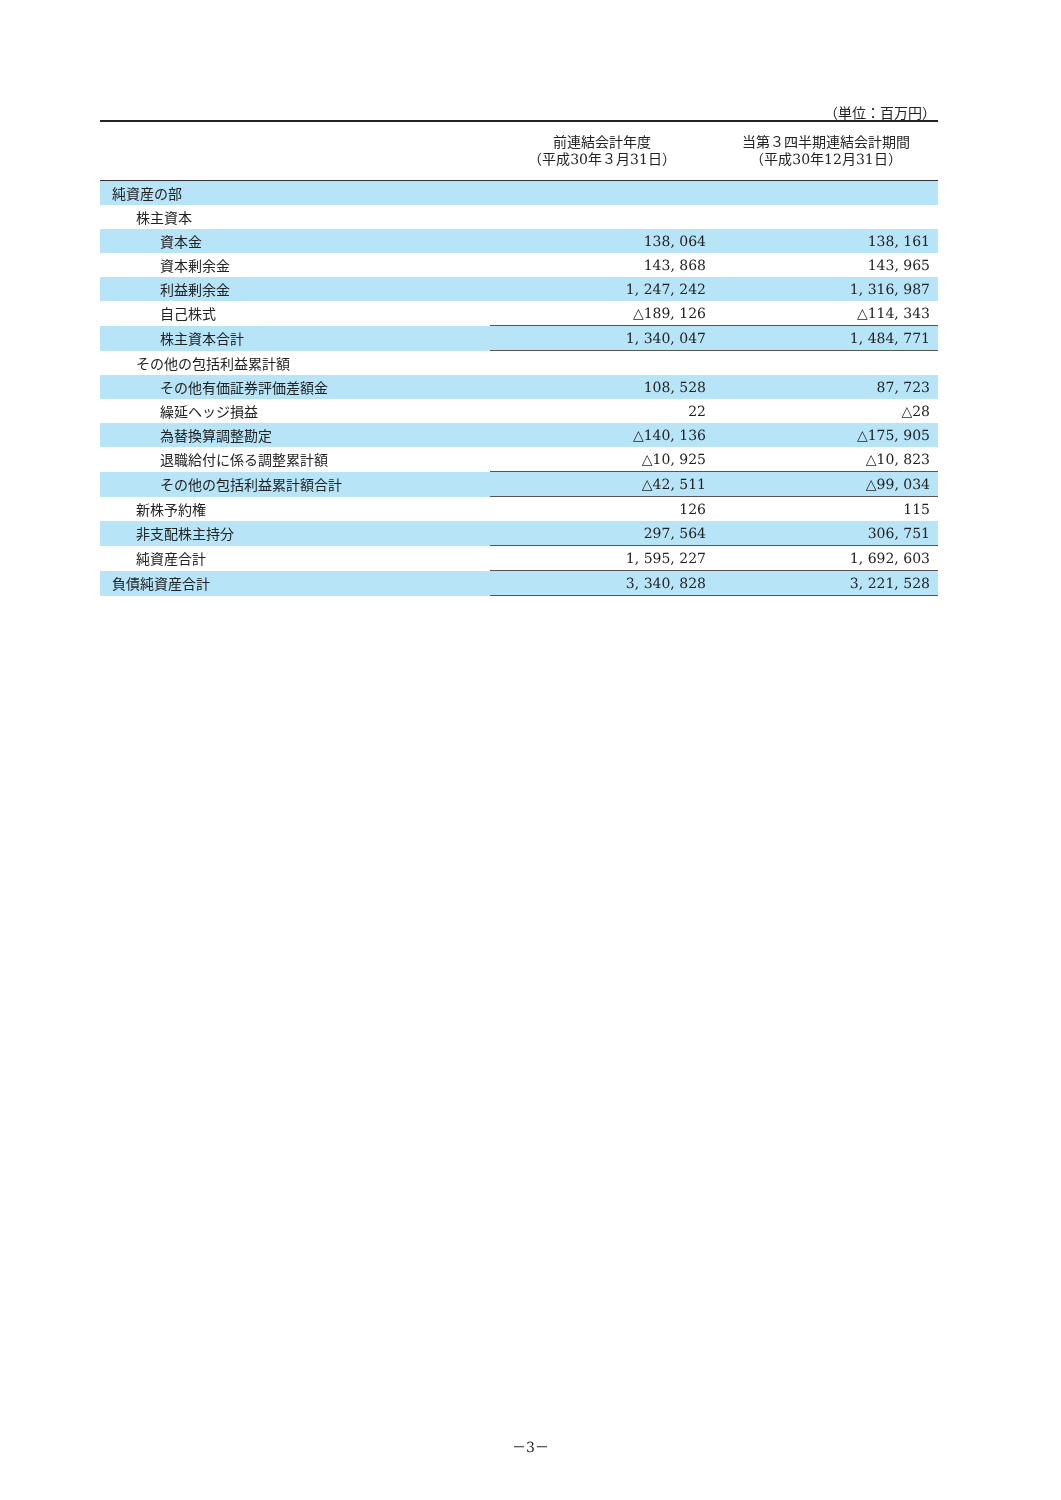（単位：百万円）
| | 前連結会計年度 （平成30年３月31日） | 当第３四半期連結会計期間 （平成30年12月31日） |
| --- | --- | --- |
| 純資産の部 | | |
| 株主資本 | | |
| 資本金 | 138, 064 | 138, 161 |
| 資本剰余金 | 143, 868 | 143, 965 |
| 利益剰余金 | 1, 247, 242 | 1, 316, 987 |
| 自己株式 | △189, 126 | △114, 343 |
| 株主資本合計 | 1, 340, 047 | 1, 484, 771 |
| その他の包括利益累計額 | | |
| その他有価証券評価差額金 | 108, 528 | 87, 723 |
| 繰延ヘッジ損益 | 22 | △28 |
| 為替換算調整勘定 | △140, 136 | △175, 905 |
| 退職給付に係る調整累計額 | △10, 925 | △10, 823 |
| その他の包括利益累計額合計 | △42, 511 | △99, 034 |
| 新株予約権 | 126 | 115 |
| 非支配株主持分 | 297, 564 | 306, 751 |
| 純資産合計 | 1, 595, 227 | 1, 692, 603 |
| 負債純資産合計 | 3, 340, 828 | 3, 221, 528 |
－3－